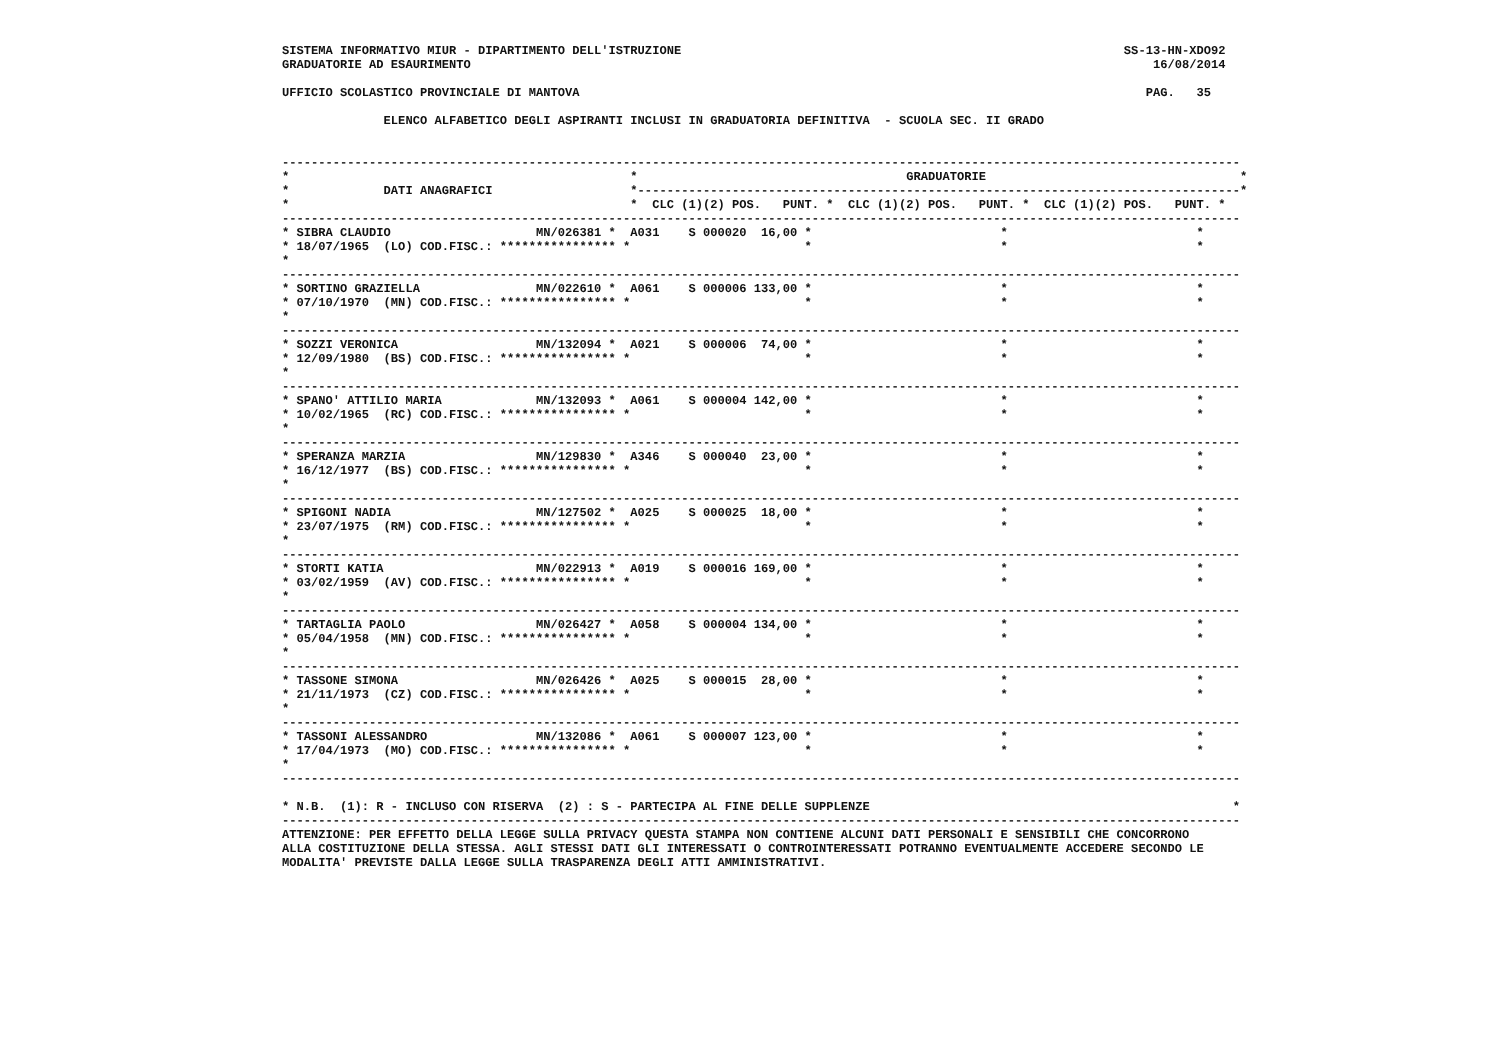SISTEMA INFORMATIVO MIUR - DIPARTIMENTO DELL'ISTRUZIONE                                                             SS-13-HN-XDO92
GRADUATORIE AD ESAURIMENTO                                                                                              16/08/2014

UFFICIO SCOLASTICO PROVINCIALE DI MANTOVA                                                                              PAG.   35

              ELENCO ALFABETICO DEGLI ASPIRANTI INCLUSI IN GRADUATORIA DEFINITIVA  - SCUOLA SEC. II GRADO


------------------------------------------------------------------------------------------------------------------------------------
*                                               *                                     GRADUATORIE                                   *
*             DATI ANAGRAFICI                   *-----------------------------------------------------------------------------------*
*                                               *  CLC (1)(2) POS.   PUNT. *  CLC (1)(2) POS.   PUNT. *  CLC (1)(2) POS.   PUNT. *
------------------------------------------------------------------------------------------------------------------------------------
* SIBRA CLAUDIO                    MN/026381 *  A031    S 000020  16,00 *                          *                          *
* 18/07/1965  (LO) COD.FISC.: **************** *                        *                          *                          *
*
------------------------------------------------------------------------------------------------------------------------------------
* SORTINO GRAZIELLA                MN/022610 *  A061    S 000006 133,00 *                          *                          *
* 07/10/1970  (MN) COD.FISC.: **************** *                        *                          *                          *
*
------------------------------------------------------------------------------------------------------------------------------------
* SOZZI VERONICA                   MN/132094 *  A021    S 000006  74,00 *                          *                          *
* 12/09/1980  (BS) COD.FISC.: **************** *                        *                          *                          *
*
------------------------------------------------------------------------------------------------------------------------------------
* SPANO' ATTILIO MARIA             MN/132093 *  A061    S 000004 142,00 *                          *                          *
* 10/02/1965  (RC) COD.FISC.: **************** *                        *                          *                          *
*
------------------------------------------------------------------------------------------------------------------------------------
* SPERANZA MARZIA                  MN/129830 *  A346    S 000040  23,00 *                          *                          *
* 16/12/1977  (BS) COD.FISC.: **************** *                        *                          *                          *
*
------------------------------------------------------------------------------------------------------------------------------------
* SPIGONI NADIA                    MN/127502 *  A025    S 000025  18,00 *                          *                          *
* 23/07/1975  (RM) COD.FISC.: **************** *                        *                          *                          *
*
------------------------------------------------------------------------------------------------------------------------------------
* STORTI KATIA                     MN/022913 *  A019    S 000016 169,00 *                          *                          *
* 03/02/1959  (AV) COD.FISC.: **************** *                        *                          *                          *
*
------------------------------------------------------------------------------------------------------------------------------------
* TARTAGLIA PAOLO                  MN/026427 *  A058    S 000004 134,00 *                          *                          *
* 05/04/1958  (MN) COD.FISC.: **************** *                        *                          *                          *
*
------------------------------------------------------------------------------------------------------------------------------------
* TASSONE SIMONA                   MN/026426 *  A025    S 000015  28,00 *                          *                          *
* 21/11/1973  (CZ) COD.FISC.: **************** *                        *                          *                          *
*
------------------------------------------------------------------------------------------------------------------------------------
* TASSONI ALESSANDRO               MN/132086 *  A061    S 000007 123,00 *                          *                          *
* 17/04/1973  (MO) COD.FISC.: **************** *                        *                          *                          *
*
------------------------------------------------------------------------------------------------------------------------------------

* N.B.  (1): R - INCLUSO CON RISERVA  (2) : S - PARTECIPA AL FINE DELLE SUPPLENZE                                                  *
------------------------------------------------------------------------------------------------------------------------------------
ATTENZIONE: PER EFFETTO DELLA LEGGE SULLA PRIVACY QUESTA STAMPA NON CONTIENE ALCUNI DATI PERSONALI E SENSIBILI CHE CONCORRONO
ALLA COSTITUZIONE DELLA STESSA. AGLI STESSI DATI GLI INTERESSATI O CONTROINTERESSATI POTRANNO EVENTUALMENTE ACCEDERE SECONDO LE
MODALITA' PREVISTE DALLA LEGGE SULLA TRASPARENZA DEGLI ATTI AMMINISTRATIVI.